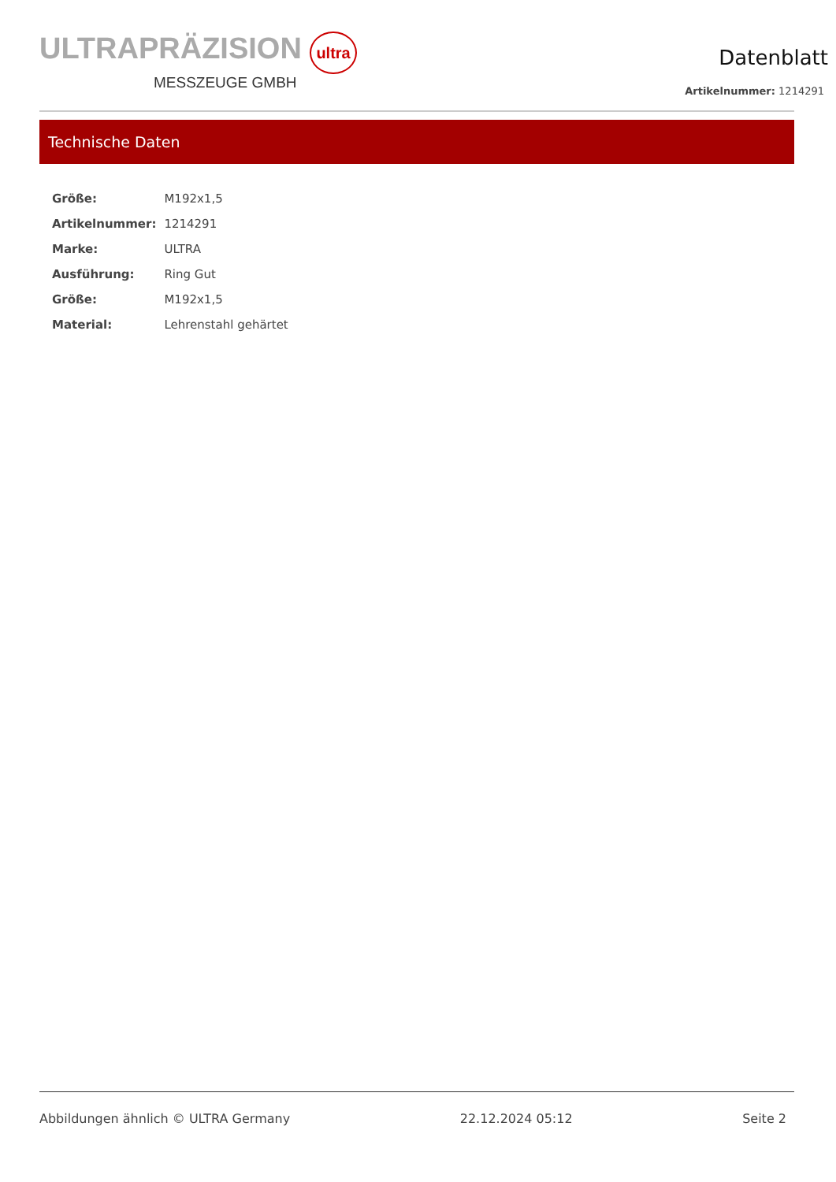ULTRAPRÄZISION ultra
MESSZEUGE GMBH
Datenblatt
Artikelnummer: 1214291
Technische Daten
| Größe: | M192x1,5 |
| Artikelnummer: | 1214291 |
| Marke: | ULTRA |
| Ausführung: | Ring Gut |
| Größe: | M192x1,5 |
| Material: | Lehrenstahl gehärtet |
Abbildungen ähnlich © ULTRA Germany 22.12.2024 05:12 Seite 2